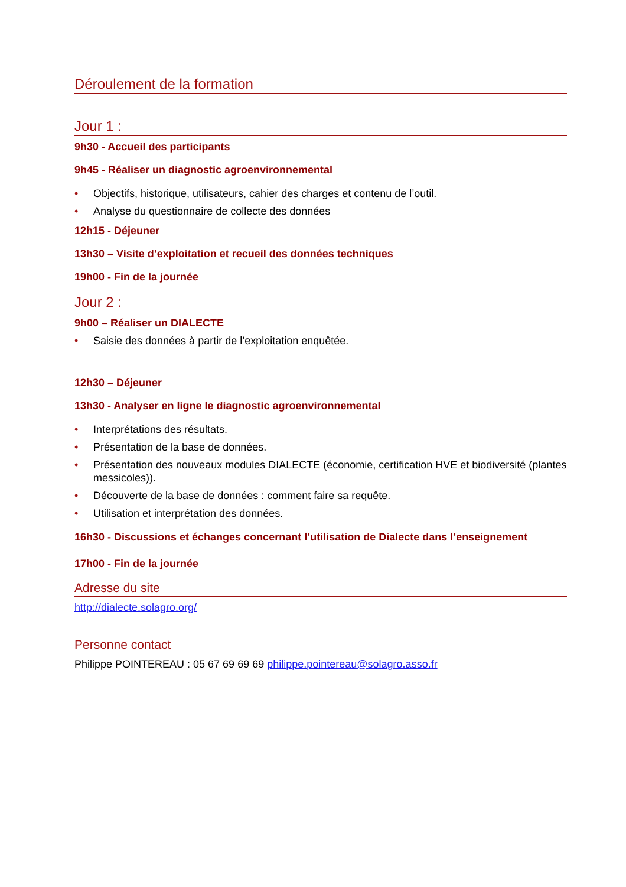Déroulement de la formation
Jour 1 :
9h30 - Accueil des participants
9h45 - Réaliser un diagnostic agroenvironnemental
• Objectifs, historique, utilisateurs, cahier des charges et contenu de l’outil.
• Analyse du questionnaire de collecte des données
12h15 - Déjeuner
13h30 – Visite d’exploitation et recueil des données techniques
19h00 - Fin de la journée
Jour 2 :
9h00 – Réaliser un DIALECTE
• Saisie des données à partir de l’exploitation enquêtée.
12h30 – Déjeuner
13h30 - Analyser en ligne le diagnostic agroenvironnemental
• Interprétations des résultats.
• Présentation de la base de données.
• Présentation des nouveaux modules DIALECTE (économie, certification HVE et biodiversité (plantes messicoles)).
• Découverte de la base de données : comment faire sa requête.
• Utilisation et interprétation des données.
16h30 - Discussions et échanges concernant l’utilisation de Dialecte dans l’enseignement
17h00 - Fin de la journée
Adresse du site
http://dialecte.solagro.org/
Personne contact
Philippe POINTEREAU : 05 67 69 69 69 philippe.pointereau@solagro.asso.fr